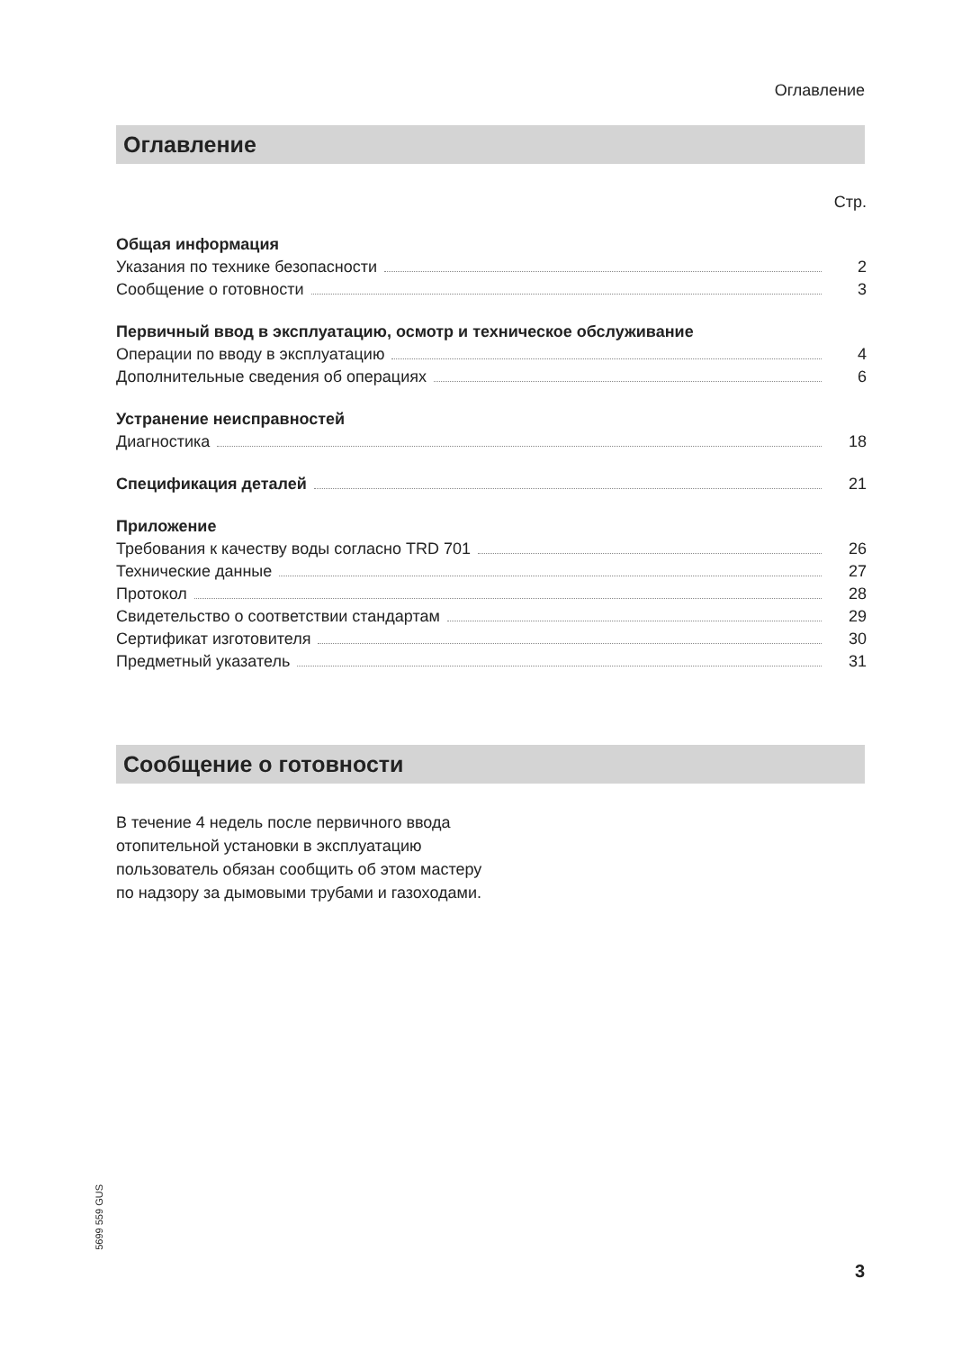Оглавление
Оглавление
Стр.
Общая информация
Указания по технике безопасности 2
Сообщение о готовности 3
Первичный ввод в эксплуатацию, осмотр и техническое обслуживание
Операции по вводу в эксплуатацию 4
Дополнительные сведения об операциях 6
Устранение неисправностей
Диагностика 18
Спецификация деталей 21
Приложение
Требования к качеству воды согласно TRD 701 26
Технические данные 27
Протокол 28
Свидетельство о соответствии стандартам 29
Сертификат изготовителя 30
Предметный указатель 31
Сообщение о готовности
В течение 4 недель после первичного ввода отопительной установки в эксплуатацию пользователь обязан сообщить об этом мастеру по надзору за дымовыми трубами и газоходами.
5699 559 GUS
3